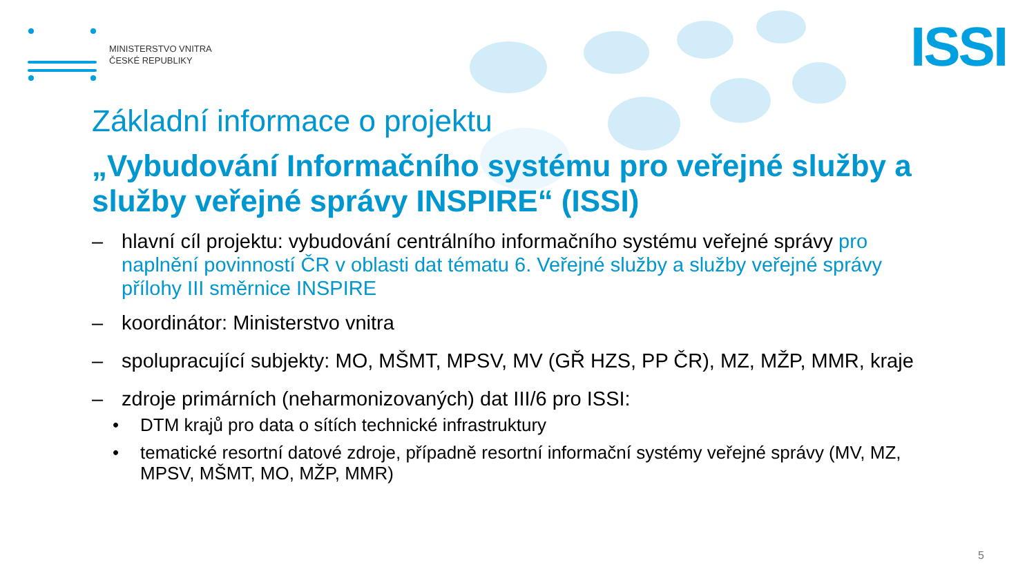MINISTERSTVO VNITRA
ČESKÉ REPUBLIKY
ISSI
Základní informace o projektu
„Vybudování Informačního systému pro veřejné služby a služby veřejné správy INSPIRE“ (ISSI)
– hlavní cíl projektu: vybudování centrálního informačního systému veřejné správy pro naplnění povinností ČR v oblasti dat tématu 6. Veřejné služby a služby veřejné správy přílohy III směrnice INSPIRE
– koordinátor: Ministerstvo vnitra
– spolupracující subjekty: MO, MŠMT, MPSV, MV (GŘ HZS, PP ČR), MZ, MŽP, MMR, kraje
– zdroje primárních (neharmonizovaných) dat III/6 pro ISSI:
• DTM krajů pro data o sítích technické infrastruktury
• tematické resortní datové zdroje, případně resortní informační systémy veřejné správy (MV, MZ, MPSV, MŠMT, MO, MŽP, MMR)
5